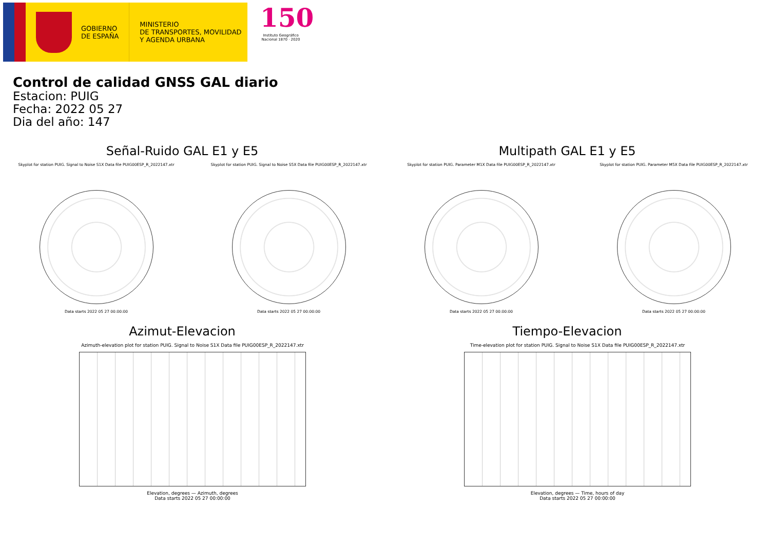GOBIERNO
DE ESPAÑA
MINISTERIO
DE TRANSPORTES, MOVILIDAD
Y AGENDA URBANA
150
Instituto Geográfico Nacional 1870 · 2020
Control de calidad GNSS GAL diario
Estacion: PUIG
Fecha: 2022 05 27
Dia del año: 147
Señal-Ruido GAL E1 y E5
Skyplot for station PUIG. Signal to Noise S1X Data file PUIG00ESP_R_2022147.xtr
Data starts 2022 05 27 00:00:00
Skyplot for station PUIG. Signal to Noise S5X Data file PUIG00ESP_R_2022147.xtr
Data starts 2022 05 27 00:00:00
Multipath GAL E1 y E5
Skyplot for station PUIG. Parameter M1X Data file PUIG00ESP_R_2022147.xtr
Data starts 2022 05 27 00:00:00
Skyplot for station PUIG. Parameter M5X Data file PUIG00ESP_R_2022147.xtr
Data starts 2022 05 27 00:00:00
Azimut-Elevacion
Azimuth-elevation plot for station PUIG. Signal to Noise S1X Data file PUIG00ESP_R_2022147.xtr
Elevation, degrees — Azimuth, degrees
Data starts 2022 05 27 00:00:00
Tiempo-Elevacion
Time-elevation plot for station PUIG. Signal to Noise S1X Data file PUIG00ESP_R_2022147.xtr
Elevation, degrees — Time, hours of day
Data starts 2022 05 27 00:00:00